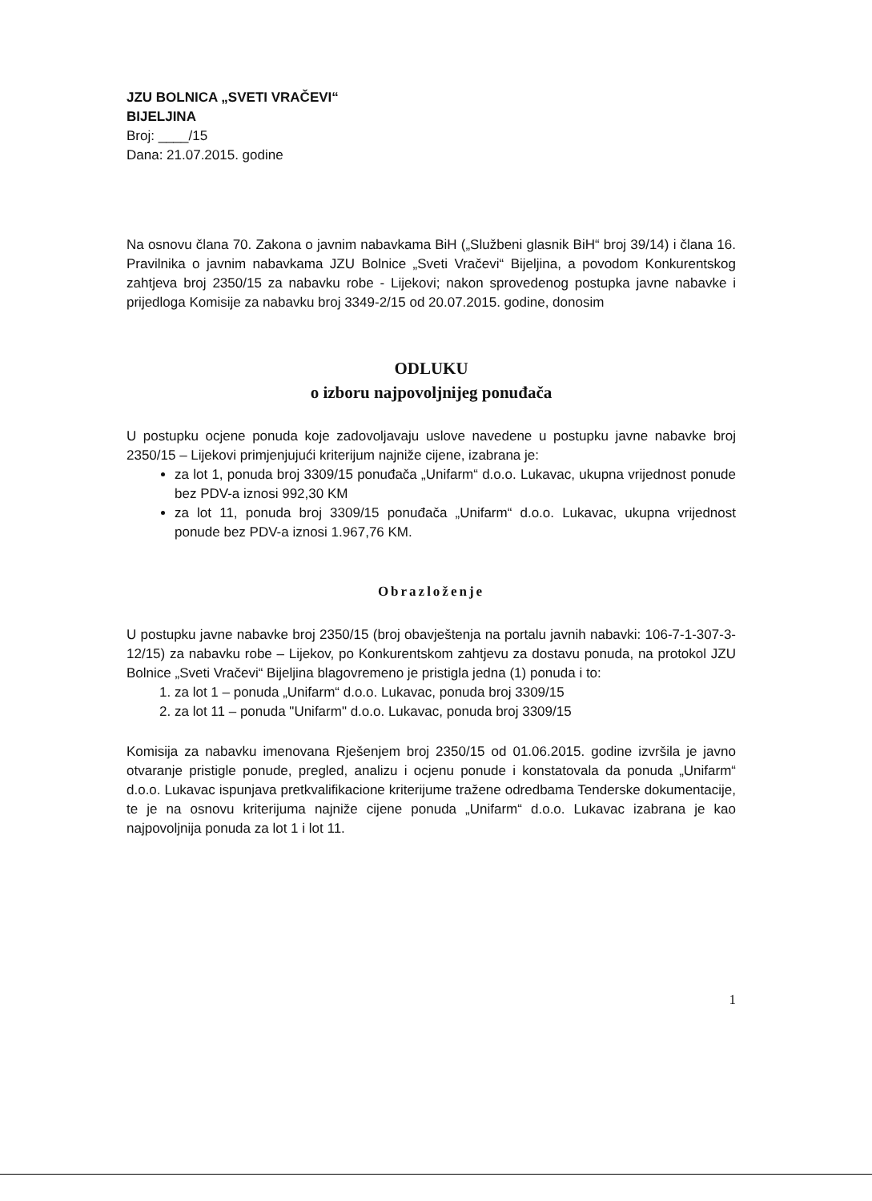JZU BOLNICA „SVETI VRAČEVI“BIJELJINA
Broj: ____/15
Dana: 21.07.2015. godine
Na osnovu člana 70. Zakona o javnim nabavkama BiH („Službeni glasnik BiH“ broj 39/14) i člana 16. Pravilnika o javnim nabavkama JZU Bolnice „Sveti Vračevi“ Bijeljina, a povodom Konkurentskog zahtjeva broj 2350/15 za nabavku robe - Lijekovi; nakon sprovedenog postupka javne nabavke i prijedloga Komisije za nabavku broj 3349-2/15 od 20.07.2015. godine, donosim
ODLUKU
o izboru najpovoljnijeg ponuđača
U postupku ocjene ponuda koje zadovoljavaju uslove navedene u postupku javne nabavke broj 2350/15 – Lijekovi primjenjujući kriterijum najniže cijene, izabrana je:
za lot 1, ponuda broj 3309/15 ponuđača „Unifarm“ d.o.o. Lukavac, ukupna vrijednost ponude bez PDV-a iznosi 992,30 KM
za lot 11, ponuda broj 3309/15 ponuđača „Unifarm“ d.o.o. Lukavac, ukupna vrijednost ponude bez PDV-a iznosi 1.967,76 KM.
Obrazloženje
U postupku javne nabavke broj 2350/15 (broj obavještenja na portalu javnih nabavki: 106-7-1-307-3-12/15) za nabavku robe – Lijekov, po Konkurentskom zahtjevu za dostavu ponuda, na protokol JZU Bolnice „Sveti Vračevi“ Bijeljina blagovremeno je pristigla jedna (1) ponuda i to:
1. za lot 1 – ponuda „Unifarm“ d.o.o. Lukavac, ponuda broj 3309/15
2. za lot 11 – ponuda "Unifarm" d.o.o. Lukavac, ponuda broj 3309/15
Komisija za nabavku imenovana Rješenjem broj 2350/15 od 01.06.2015. godine izvršila je javno otvaranje pristigle ponude, pregled, analizu i ocjenu ponude i konstatovala da ponuda „Unifarm“ d.o.o. Lukavac ispunjava pretkvalifikacione kriterijume tražene odredbama Tenderske dokumentacije, te je na osnovu kriterijuma najniže cijene ponuda „Unifarm“ d.o.o. Lukavac izabrana je kao najpovoljnija ponuda za lot 1 i lot 11.
1